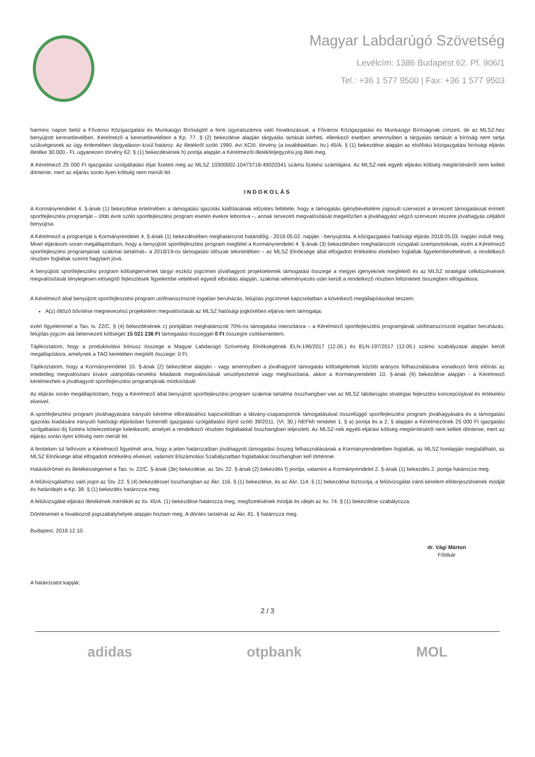Magyar Labdarúgó Szövetség
Levélcím: 1386 Budapest 62. Pf. 906/1
Tel.: +36 1 577 9500 | Fax: +36 1 577 9503
harminc napon belül a Fővárosi Közigazgatási és Munkaügyi Bíróságtól a fenti ügyiratszámra való hivatkozással, a Fővárosi Közigazgatási és Munkaügyi Bíróságnak címzett, de az MLSZ-hez benyújtott keresetlevélben. Kérelmező a keresetlevelében a Kp. 77. § (2) bekezdése alapján tárgyalás tartását kérheti, ellenkező esetben amennyiben a tárgyalás tartását a bíróság nem tartja szükségesnek az ügy érdemében tárgyaláson kívül határoz. Az illetékről szóló 1990. évi XCIII. törvény (a továbbiakban: Itv.) 45/A. § (1) bekezdése alapján az elsőfokú közigazgatási bírósági eljárás illetéke 30.000,- Ft, ugyanezen törvény 62. § (1) bekezdésének h) pontja alapján a Kérelmezőt illetékfeljegyzési jog illeti meg.
A Kérelmező 25 000 Ft igazgatási szolgáltatási díjat fizetett meg az MLSZ 10300002-10473718-49020341 számú fizetési számlájára. Az MLSZ-nek egyéb eljárási költség megtérítéséről nem kellett döntenie, mert az eljárás során ilyen költség nem merült fel.
INDOKOLÁS
A Kormányrendelet 4. §-ának (1) bekezdése értelmében a támogatási igazolás kiállításának előzetes feltétele, hogy a támogatás igénybevételére jogosult szervezet a tervezett támogatással érintett sportfejlesztési programját – több évre szóló sportfejlesztési program esetén évekre lebontva –, annak tervezett megvalósítását megelőzően a jóváhagyást végző szervezet részére jóváhagyás céljából benyújtsa.
A Kérelmező a programját a Kormányrendelet 4. §-ának (1) bekezdésében meghatározott határidőig - 2018.05.02. napján - benyújtotta. A közigazgatási hatósági eljárás 2018.05.03. napján indult meg. Mivel eljárásom során megállapítottam, hogy a benyújtott sportfejlesztési program megfelel a Kormányrendelet 4. §-ának (3) bekezdésben meghatározott vizsgálati szempontoknak, ezért a Kérelmező sportfejlesztési programjának szakmai tartalmát– a 2018/19-os támogatási időszak tekintetében – az MLSZ Elnöksége által elfogadott értékelési elvekben foglaltak figyelembevételével, a rendelkező részben foglaltak szerint hagytam jóvá.
A benyújtott sportfejlesztési program költségtervének tárgyi eszköz jogcímen jóváhagyott projektelemek támogatási összege a megyei igényeknek megfelelő és az MLSZ stratégiai célkitűzéseinek megvalósítását ténylegesen elősegítő fejlesztések figyelembe vételével egyedi elbírálás alapján, szakmai véleményezés után került a rendelkező részben feltüntetett összegben elfogadásra.
A Kérelmező által benyújtott sportfejlesztési program utófinanszírozott ingatlan beruházás, felújítás jogcímmel kapcsolatban a következő megállapításokat teszem:
A(z) öltöző bővítése megnevezésű projektelem megvalósítását az MLSZ hatósági jogkörében eljárva nem támogatja;
ezért figyelemmel a Tao. tv. 22/C. § (4) bekezdésének c) pontjában meghatározott 70%-os támogatási intenzitásra – a Kérelmező sportfejlesztési programjának utófinanszírozott ingatlan beruházás, felújítás jogcím alá betervezett költségét 15 021 236 Ft támogatási összeggel 0 Ft összegre csökkentettem.
Tájékoztatom, hogy a produktivitási bónusz összege a Magyar Labdarúgó Szövetség Elnökségének ELN-196/2017 (12.05.) és ELN-197/2017 (12.05.) számú szabályzatai alapján került megállapításra, amelynek a TAO keretében megítélt összege: 0 Ft.
Tájékoztatom, hogy a Kormányrendelet 10. §-ának (2) bekezdése alapján - vagy amennyiben a jóváhagyott támogatás költségelemek közötti arányos felhasználására vonatkozó fenti előírás az eredetileg megvalósítani kívánt utánpótlás-nevelési feladatok megvalósítását veszélyeztetné vagy meghiúsítaná, akkor a Kormányrendelet 10. §-ának (4) bekezdése alapján - a Kérelmező kérelmezheti a jóváhagyott sportfejlesztési programjának módosítását
Az eljárás során megállapítottam, hogy a Kérelmező által benyújtott sportfejlesztési program szakmai tartalma összhangban van az MLSZ labdarúgás stratégiai fejlesztési koncepciójával és értékelési elveivel.
A sportfejlesztési program jóváhagyására irányuló kérelme elbírálásához kapcsolódóan a látvány-csapatsportok támogatásával összefüggő sportfejlesztési program jóváhagyására és a támogatási igazolás kiadására irányuló hatósági eljárásban fizetendő igazgatási szolgáltatási díjról szóló 39/2011. (VI. 30.) NEFMI rendelet 1. § a) pontja és a 2. § alapján a Kérelmezőnek 25 000 Ft igazgatási szolgáltatási díj fizetési kötelezettsége keletkezett, amelyet a rendelkező részben foglaltakkal összhangban teljesített. Az MLSZ-nek egyéb eljárási költség megtérítéséről nem kellett döntenie, mert az eljárás során ilyen költség nem merült fel.
A fentieken túl felhívom a Kérelmező figyelmét arra, hogy a jelen határozatban jóváhagyott támogatási összeg felhasználásának a Kormányrendeletben foglaltak, az MLSZ honlapján megtalálható, az MLSZ Elnöksége által elfogadott értékelési elveivel, valamint Elszámolási Szabályzatban foglaltakkal összhangban kell történnie.
Hatáskörömet és illetékességemet a Tao. tv. 22/C. §-ának (3e) bekezdése, az Stv. 22. §-ának (2) bekezdés f) pontja, valamint a Kormányrendelet 2. §-ának (1) bekezdés 2. pontja határozza meg.
A felülvizsgálathoz való jogot az Stv. 22. § (4) bekezdéssel összhangban az Ákr. 116. § (1) bekezdése, és az Ákr. 114. § (1) bekezdése biztosítja, a felülvizsgálat iránti kérelem előterjesztésének módját és határidejét a Kp. 39. § (1) bekezdés határozza meg.
A felülvizsgálat eljárási illetékének mértékét az Itv. 45/A. (1) bekezdése határozza meg, megfizetésének módját és idejét az Itv. 74. § (1) bekezdése szabályozza.
Döntésemet a hivatkozott jogszabályhelyek alapján hoztam meg. A döntés tartalmát az Ákr. 81. § határozza meg.
Budapest, 2018.12.10.
dr. Vági Márton
Főtitkár
A határozatot kapják:
2 / 3
adidas otpbank MOL